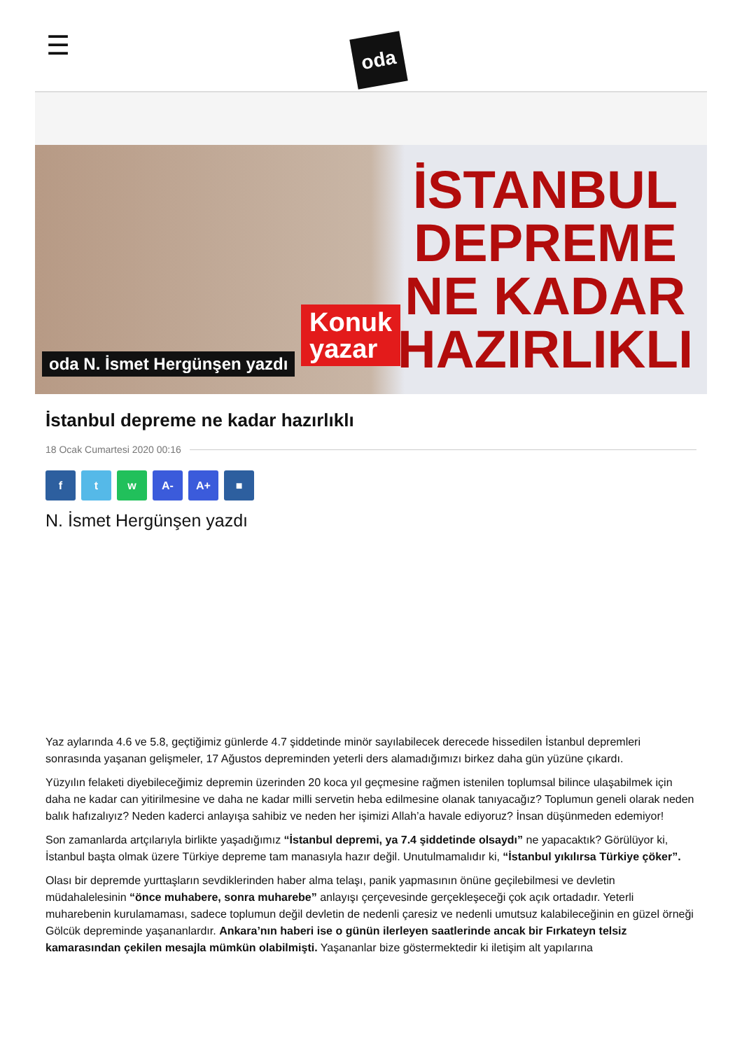☰
oda
oda N. İsmet Hergünşen yazdı
Konuk
yazar
İSTANBUL
DEPREME
NE KADAR
HAZIRLIKLI
İstanbul depreme ne kadar hazırlıklı
18 Ocak Cumartesi 2020 00:16
f t w A- A+ ■
N. İsmet Hergünşen yazdı
Yaz aylarında 4.6 ve 5.8, geçtiğimiz günlerde 4.7 şiddetinde minör sayılabilecek derecede hissedilen İstanbul depremleri sonrasında yaşanan gelişmeler, 17 Ağustos depreminden yeterli ders alamadığımızı birkez daha gün yüzüne çıkardı.
Yüzyılın felaketi diyebileceğimiz depremin üzerinden 20 koca yıl geçmesine rağmen istenilen toplumsal bilince ulaşabilmek için daha ne kadar can yitirilmesine ve daha ne kadar milli servetin heba edilmesine olanak tanıyacağız? Toplumun geneli olarak neden balık hafızalıyız? Neden kaderci anlayışa sahibiz ve neden her işimizi Allah’a havale ediyoruz? İnsan düşünmeden edemiyor!
Son zamanlarda artçılarıyla birlikte yaşadığımız “İstanbul depremi, ya 7.4 şiddetinde olsaydı” ne yapacaktık? Görülüyor ki, İstanbul başta olmak üzere Türkiye depreme tam manasıyla hazır değil. Unutulmamalıdır ki, “İstanbul yıkılırsa Türkiye çöker”.
Olası bir depremde yurttaşların sevdiklerinden haber alma telaşı, panik yapmasının önüne geçilebilmesi ve devletin müdahalelesinin “önce muhabere, sonra muharebe” anlayışı çerçevesinde gerçekleşeceği çok açık ortadadır. Yeterli muharebenin kurulamaması, sadece toplumun değil devletin de nedenli çaresiz ve nedenli umutsuz kalabileceğinin en güzel örneği Gölcük depreminde yaşananlardır. Ankara’nın haberi ise o günün ilerleyen saatlerinde ancak bir Fırkateyn telsiz kamarasından çekilen mesajla mümkün olabilmişti. Yaşananlar bize göstermektedir ki iletişim alt yapılarına